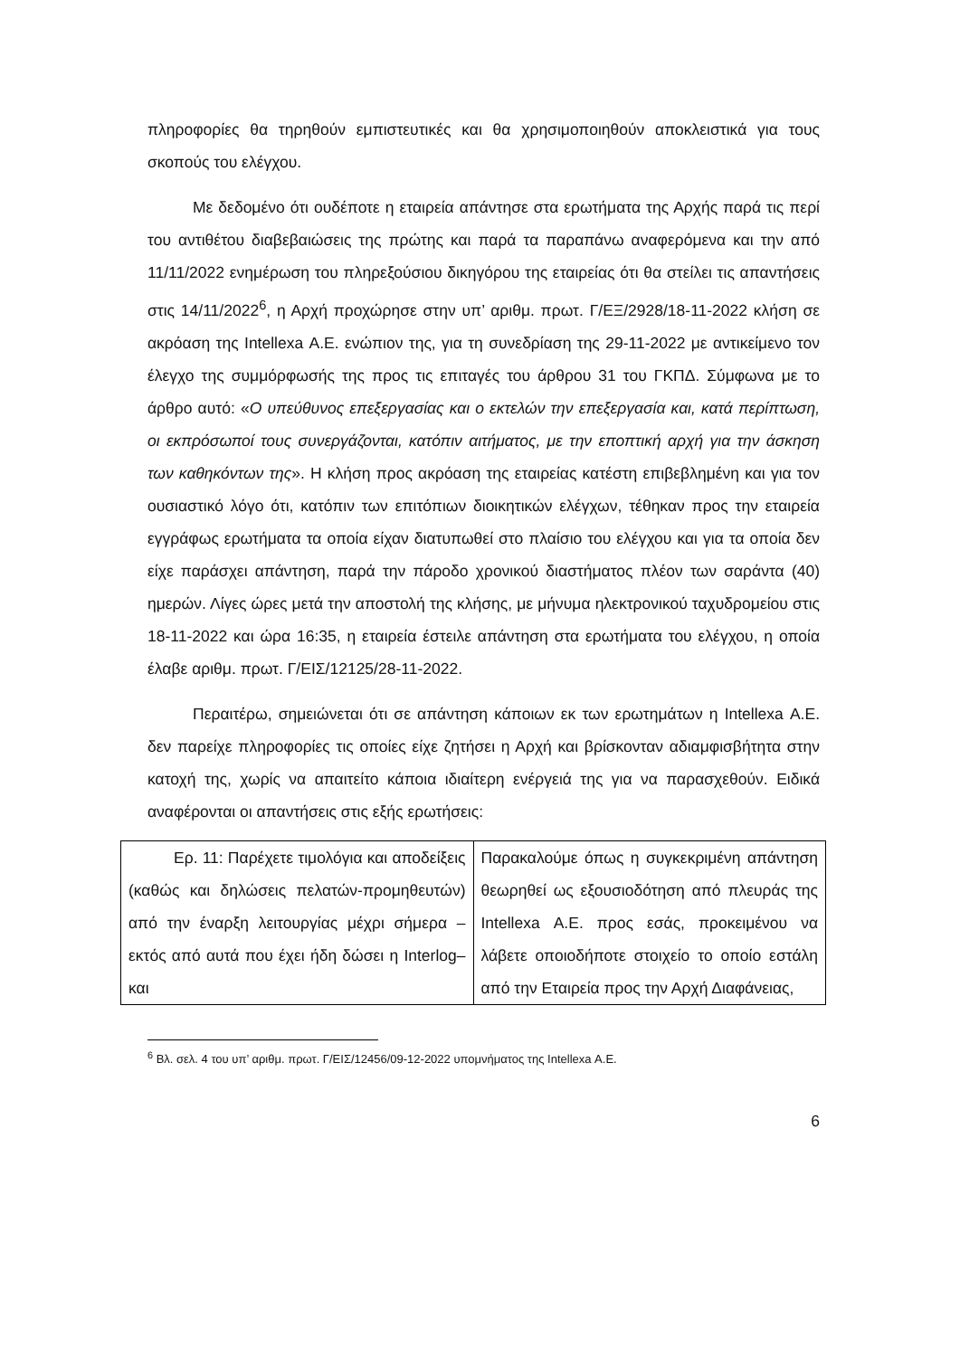πληροφορίες θα τηρηθούν εμπιστευτικές και θα χρησιμοποιηθούν αποκλειστικά για τους σκοπούς του ελέγχου.
Με δεδομένο ότι ουδέποτε η εταιρεία απάντησε στα ερωτήματα της Αρχής παρά τις περί του αντιθέτου διαβεβαιώσεις της πρώτης και παρά τα παραπάνω αναφερόμενα και την από 11/11/2022 ενημέρωση του πληρεξούσιου δικηγόρου της εταιρείας ότι θα στείλει τις απαντήσεις στις 14/11/2022<sup>6</sup>, η Αρχή προχώρησε στην υπ’ αριθμ. πρωτ. Γ/ΕΞ/2928/18-11-2022 κλήση σε ακρόαση της Intellexa Α.Ε. ενώπιον της, για τη συνεδρίαση της 29-11-2022 με αντικείμενο τον έλεγχο της συμμόρφωσής της προς τις επιταγές του άρθρου 31 του ΓΚΠΔ. Σύμφωνα με το άρθρο αυτό: «Ο υπεύθυνος επεξεργασίας και ο εκτελών την επεξεργασία και, κατά περίπτωση, οι εκπρόσωποί τους συνεργάζονται, κατόπιν αιτήματος, με την εποπτική αρχή για την άσκηση των καθηκόντων της». Η κλήση προς ακρόαση της εταιρείας κατέστη επιβεβλημένη και για τον ουσιαστικό λόγο ότι, κατόπιν των επιτόπιων διοικητικών ελέγχων, τέθηκαν προς την εταιρεία εγγράφως ερωτήματα τα οποία είχαν διατυπωθεί στο πλαίσιο του ελέγχου και για τα οποία δεν είχε παράσχει απάντηση, παρά την πάροδο χρονικού διαστήματος πλέον των σαράντα (40) ημερών. Λίγες ώρες μετά την αποστολή της κλήσης, με μήνυμα ηλεκτρονικού ταχυδρομείου στις 18-11-2022 και ώρα 16:35, η εταιρεία έστειλε απάντηση στα ερωτήματα του ελέγχου, η οποία έλαβε αριθμ. πρωτ. Γ/ΕΙΣ/12125/28-11-2022.
Περαιτέρω, σημειώνεται ότι σε απάντηση κάποιων εκ των ερωτημάτων η Intellexa Α.Ε. δεν παρείχε πληροφορίες τις οποίες είχε ζητήσει η Αρχή και βρίσκονταν αδιαμφισβήτητα στην κατοχή της, χωρίς να απαιτείτο κάποια ιδιαίτερη ενέργειά της για να παρασχεθούν. Ειδικά αναφέρονται οι απαντήσεις στις εξής ερωτήσεις:
| Ερ. 11: Παρέχετε τιμολόγια και αποδείξεις (καθώς και δηλώσεις πελατών-προμηθευτών) από την έναρξη λειτουργίας μέχρι σήμερα –εκτός από αυτά που έχει ήδη δώσει η Interlog– και | Παρακαλούμε όπως η συγκεκριμένη απάντηση θεωρηθεί ως εξουσιοδότηση από πλευράς της Intellexa Α.Ε. προς εσάς, προκειμένου να λάβετε οποιοδήποτε στοιχείο το οποίο εστάλη από την Εταιρεία προς την Αρχή Διαφάνειας, |
<sup>6</sup> Βλ. σελ. 4 του υπ’ αριθμ. πρωτ. Γ/ΕΙΣ/12456/09-12-2022 υπομνήματος της Intellexa Α.Ε.
6